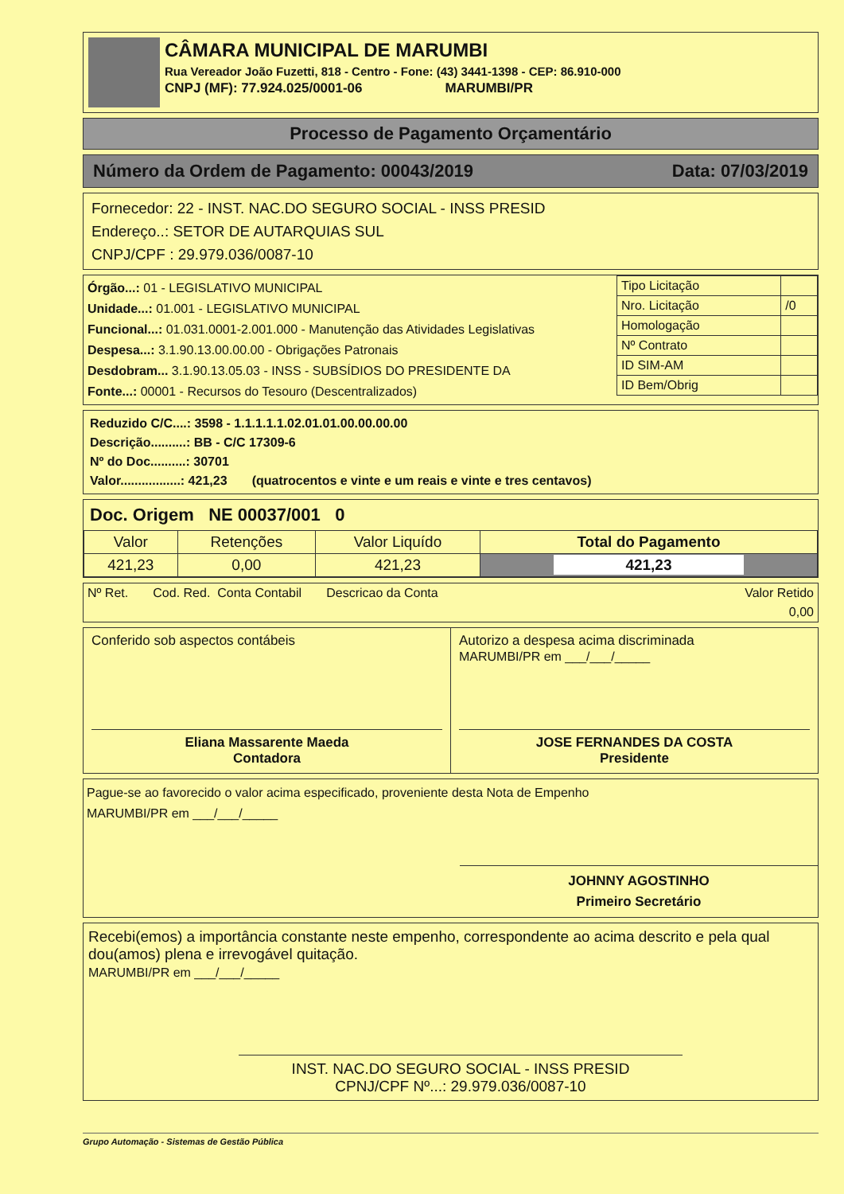CÂMARA MUNICIPAL DE MARUMBI
Rua Vereador João Fuzetti, 818 - Centro - Fone: (43) 3441-1398 - CEP: 86.910-000
CNPJ (MF): 77.924.025/0001-06 MARUMBI/PR
Processo de Pagamento Orçamentário
Número da Ordem de Pagamento: 00043/2019 Data: 07/03/2019
Fornecedor: 22 - INST. NAC.DO SEGURO SOCIAL - INSS PRESID
Endereço..: SETOR DE AUTARQUIAS SUL
CNPJ/CPF : 29.979.036/0087-10
| Órgão...: 01 - LEGISLATIVO MUNICIPAL Unidade...: 01.001 - LEGISLATIVO MUNICIPAL Funcional...: 01.031.0001-2.001.000 - Manutenção das Atividades Legislativas Despesa...: 3.1.90.13.00.00.00 - Obrigações Patronais Desdobram... 3.1.90.13.05.03 - INSS - SUBSÍDIOS DO PRESIDENTE DA Fonte...: 00001 - Recursos do Tesouro (Descentralizados) | / Tipo Licitação / / / Nro. Licitação / /0 / / Homologação / / / Nº Contrato / / / ID SIM-AM / / / ID Bem/Obrig / / |
Reduzido C/C....: 3598 - 1.1.1.1.1.02.01.01.00.00.00.00
Descrição..........: BB - C/C 17309-6
Nº do Doc..........: 30701
Valor.................: 421,23 (quatrocentos e vinte e um reais e vinte e tres centavos)
Doc. Origem NE 00037/001 0
| Valor | Retenções | Valor Liquído | Total do Pagamento |
| 421,23 | 0,00 | 421,23 | 421,23 |
| Nº Ret. Cod. Red. Conta Contabil Descricao da Conta | Valor Retido |
| | 0,00 |
Conferido sob aspectos contábeis
Eliana Massarente Maeda
Contadora
Autorizo a despesa acima discriminada
MARUMBI/PR em ___/___/_____
JOSE FERNANDES DA COSTA
Presidente
Pague-se ao favorecido o valor acima especificado, proveniente desta Nota de Empenho
MARUMBI/PR em ___/___/_____
JOHNNY AGOSTINHO
Primeiro Secretário
Recebi(emos) a importância constante neste empenho, correspondente ao acima descrito e pela qual dou(amos) plena e irrevogável quitação.
MARUMBI/PR em ___/___/_____
INST. NAC.DO SEGURO SOCIAL - INSS PRESID
CPNJ/CPF Nº...: 29.979.036/0087-10
Grupo Automação - Sistemas de Gestão Pública